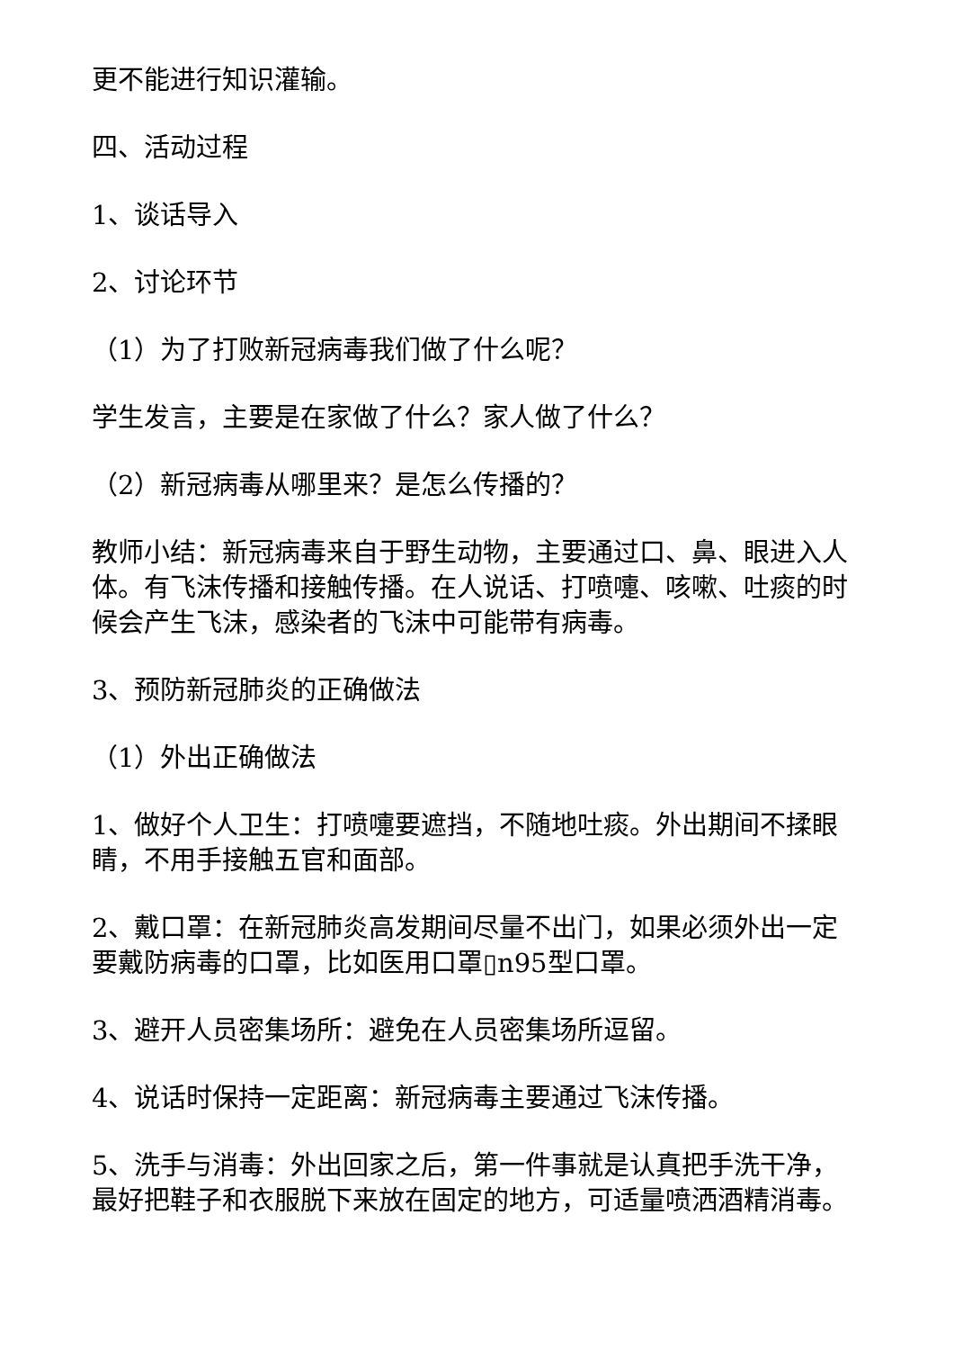更不能进行知识灌输。
四、活动过程
1、谈话导入
2、讨论环节
（1）为了打败新冠病毒我们做了什么呢？
学生发言，主要是在家做了什么？家人做了什么？
（2）新冠病毒从哪里来？是怎么传播的？
教师小结：新冠病毒来自于野生动物，主要通过口、鼻、眼进入人体。有飞沫传播和接触传播。在人说话、打喷嚏、咳嗽、吐痰的时候会产生飞沫，感染者的飞沫中可能带有病毒。
3、预防新冠肺炎的正确做法
（1）外出正确做法
1、做好个人卫生：打喷嚏要遮挡，不随地吐痰。外出期间不揉眼睛，不用手接触五官和面部。
2、戴口罩：在新冠肺炎高发期间尽量不出门，如果必须外出一定要戴防病毒的口罩，比如医用口罩▯n95型口罩。
3、避开人员密集场所：避免在人员密集场所逗留。
4、说话时保持一定距离：新冠病毒主要通过飞沫传播。
5、洗手与消毒：外出回家之后，第一件事就是认真把手洗干净，最好把鞋子和衣服脱下来放在固定的地方，可适量喷洒酒精消毒。